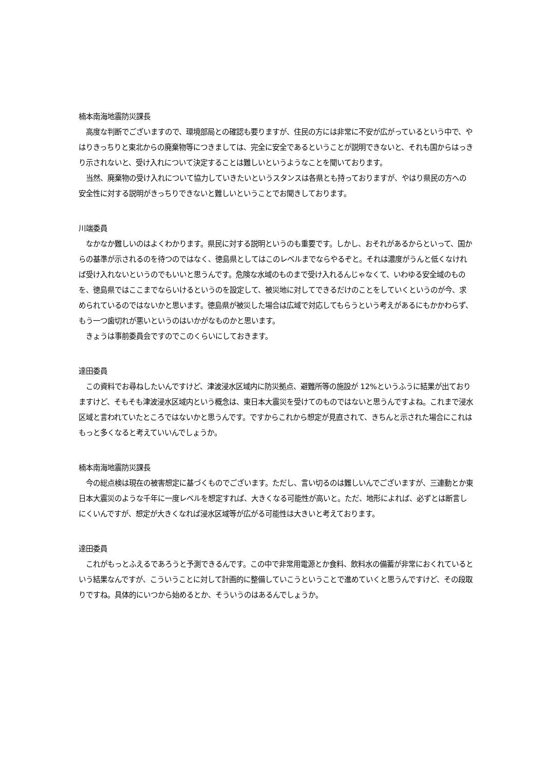楠本南海地震防災課長
　高度な判断でございますので、環境部局との確認も要りますが、住民の方には非常に不安が広がっているという中で、やはりきっちりと東北からの廃棄物等につきましては、完全に安全であるということが説明できないと、それも国からはっきり示されないと、受け入れについて決定することは難しいというようなことを聞いております。
　当然、廃棄物の受け入れについて協力していきたいというスタンスは各県とも持っておりますが、やはり県民の方への安全性に対する説明がきっちりできないと難しいということでお聞きしております。
川端委員
　なかなか難しいのはよくわかります。県民に対する説明というのも重要です。しかし、おそれがあるからといって、国からの基準が示されるのを待つのではなく、徳島県としてはこのレベルまでならやるぞと。それは濃度がうんと低くなければ受け入れないというのでもいいと思うんです。危険な水域のものまで受け入れるんじゃなくて、いわゆる安全域のものを、徳島県ではここまでならいけるというのを設定して、被災地に対してできるだけのことをしていくというのが今、求められているのではないかと思います。徳島県が被災した場合は広域で対応してもらうという考えがあるにもかかわらず、もう一つ歯切れが悪いというのはいかがなものかと思います。
　きょうは事前委員会ですのでこのくらいにしておきます。
達田委員
　この資料でお尋ねしたいんですけど、津波浸水区域内に防災拠点、避難所等の施設が 12%というふうに結果が出ておりますけど、そもそも津波浸水区域内という概念は、東日本大震災を受けてのものではないと思うんですよね。これまで浸水区域と言われていたところではないかと思うんです。ですからこれから想定が見直されて、きちんと示された場合にこれはもっと多くなると考えていいんでしょうか。
楠本南海地震防災課長
　今の総点検は現在の被害想定に基づくものでございます。ただし、言い切るのは難しいんでございますが、三連動とか東日本大震災のような千年に一度レベルを想定すれば、大きくなる可能性が高いと。ただ、地形によれば、必ずとは断言しにくいんですが、想定が大きくなれば浸水区域等が広がる可能性は大きいと考えております。
達田委員
　これがもっとふえるであろうと予測できるんです。この中で非常用電源とか食料、飲料水の備蓄が非常におくれているという結果なんですが、こういうことに対して計画的に整備していこうということで進めていくと思うんですけど、その段取りですね。具体的にいつから始めるとか、そういうのはあるんでしょうか。